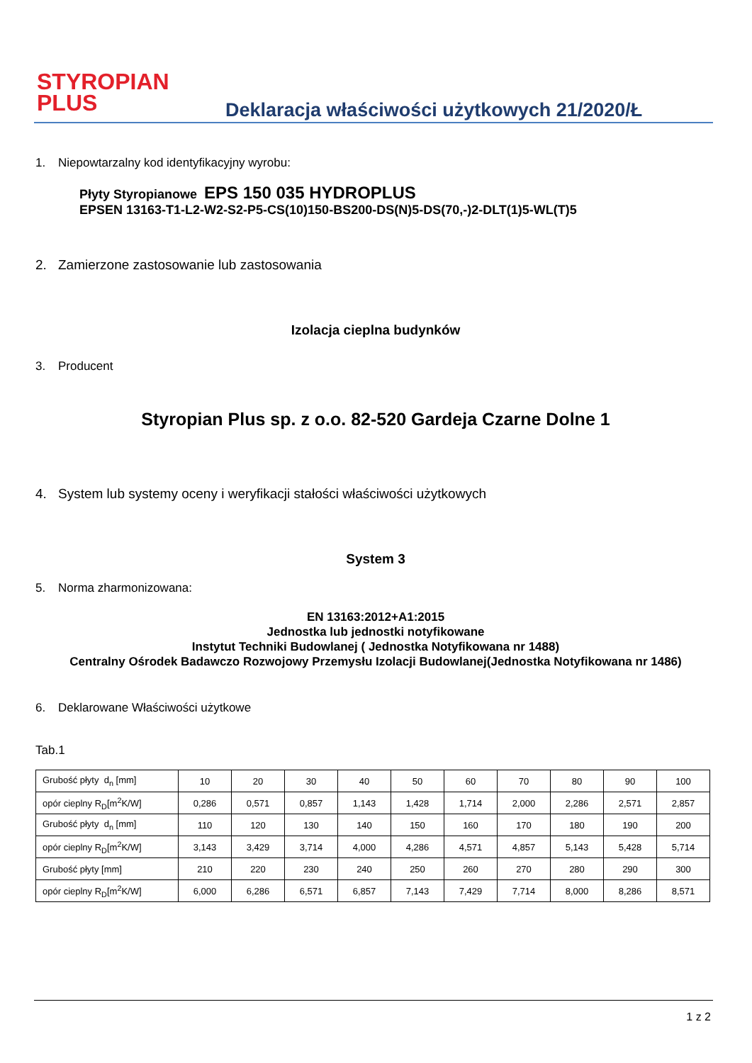STYROPIAN
PLUS
Deklaracja właściwości użytkowych 21/2020/Ł
1. Niepowtarzalny kod identyfikacyjny wyrobu:
Płyty Styropianowe EPS 150 035 HYDROPLUS
EPSEN 13163-T1-L2-W2-S2-P5-CS(10)150-BS200-DS(N)5-DS(70,-)2-DLT(1)5-WL(T)5
2. Zamierzone zastosowanie lub zastosowania
Izolacja cieplna budynków
3. Producent
Styropian Plus sp. z o.o. 82-520 Gardeja Czarne Dolne 1
4. System lub systemy oceny i weryfikacji stałości właściwości użytkowych
System 3
5. Norma zharmonizowana:
EN 13163:2012+A1:2015
Jednostka lub jednostki notyfikowane
Instytut Techniki Budowlanej ( Jednostka Notyfikowana nr 1488)
Centralny Ośrodek Badawczo Rozwojowy Przemysłu Izolacji Budowlanej(Jednostka Notyfikowana nr 1486)
6. Deklarowane Właściwości użytkowe
Tab.1
| Grubość płyty d<sub>n</sub> [mm] | 10 | 20 | 30 | 40 | 50 | 60 | 70 | 80 | 90 | 100 |
| opór cieplny R<sub>D</sub>[m<sup>2</sup>K/W] | 0,286 | 0,571 | 0,857 | 1,143 | 1,428 | 1,714 | 2,000 | 2,286 | 2,571 | 2,857 |
| Grubość płyty d<sub>n</sub> [mm] | 110 | 120 | 130 | 140 | 150 | 160 | 170 | 180 | 190 | 200 |
| opór cieplny R<sub>D</sub>[m<sup>2</sup>K/W] | 3,143 | 3,429 | 3,714 | 4,000 | 4,286 | 4,571 | 4,857 | 5,143 | 5,428 | 5,714 |
| Grubość płyty [mm] | 210 | 220 | 230 | 240 | 250 | 260 | 270 | 280 | 290 | 300 |
| opór cieplny R<sub>D</sub>[m<sup>2</sup>K/W] | 6,000 | 6,286 | 6,571 | 6,857 | 7,143 | 7,429 | 7,714 | 8,000 | 8,286 | 8,571 |
1 z 2